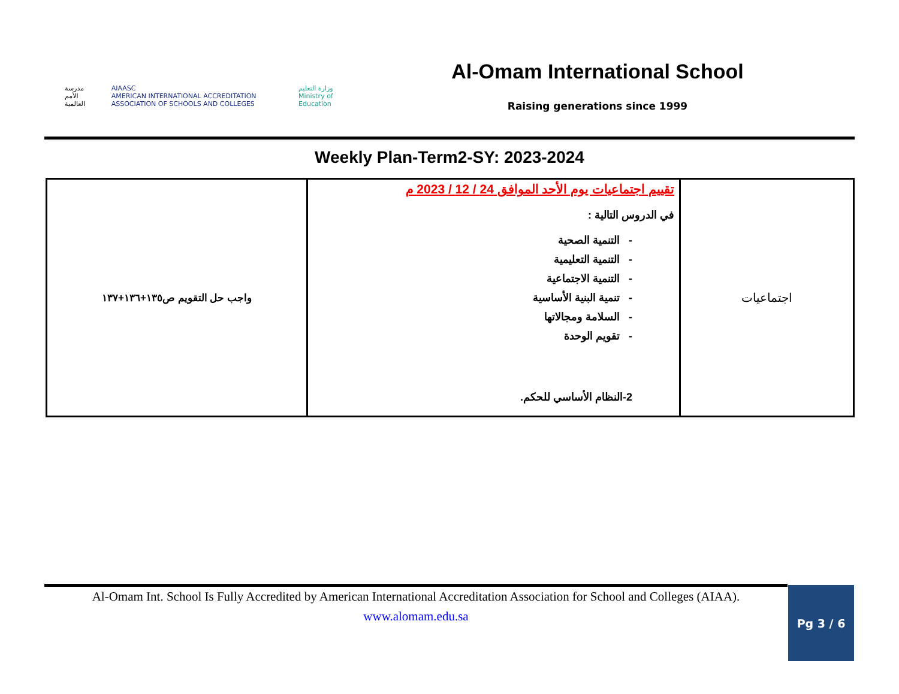مدرسة الأمم العالمية AIAASC
AMERICAN INTERNATIONAL ACCREDITATION ASSOCIATION OF SCHOOLS AND COLLEGES وزارة التعليم
Ministry of Education
Al-Omam International School
Raising generations since 1999
Weekly Plan-Term2-SY: 2023-2024
| واجب حل التقويم ص١٣٥+١٣٦+١٣٧ | تقييم اجتماعيات يوم الأحد الموافق 24 / 12 / 2023 م في الدروس التالية : - التنمية الصحية - التنمية التعليمية - التنمية الاجتماعية - تنمية البنية الأساسية - السلامة ومجالاتها - تقويم الوحدة 2-النظام الأساسي للحكم. | اجتماعيات |
Al-Omam Int. School Is Fully Accredited by American International Accreditation Association for School and Colleges (AIAA).
www.alomam.edu.sa
Pg 3 / 6